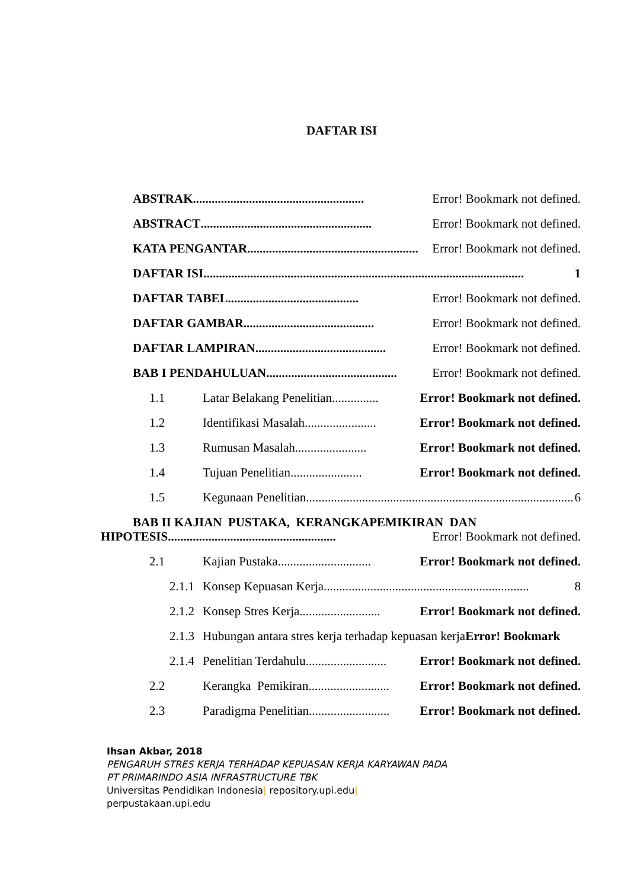DAFTAR ISI
ABSTRAK....................................................... Error! Bookmark not defined.
ABSTRACT....................................................... Error! Bookmark not defined.
KATA PENGANTAR....................................................... Error! Bookmark not defined.
DAFTAR ISI ....................................................................................................... 1
DAFTAR TABEL .......................................... Error! Bookmark not defined.
DAFTAR GAMBAR.......................................... Error! Bookmark not defined.
DAFTAR LAMPIRAN.......................................... Error! Bookmark not defined.
BAB I PENDAHULUAN.......................................... Error! Bookmark not defined.
1.1 Latar Belakang Penelitian............... Error! Bookmark not defined.
1.2 Identifikasi Masalah....................... Error! Bookmark not defined.
1.3 Rumusan Masalah....................... Error! Bookmark not defined.
1.4 Tujuan Penelitian....................... Error! Bookmark not defined.
1.5 Kegunaan Penelitian ...................................................................................... 6
BAB II KAJIAN PUSTAKA, KERANGKAPEMIKIRAN DAN
HIPOTESIS...................................................... Error! Bookmark not defined.
2.1 Kajian Pustaka .............................. Error! Bookmark not defined.
2.1.1 Konsep Kepuasan Kerja .................................................................. 8
2.1.2 Konsep Stres Kerja .......................... Error! Bookmark not defined.
2.1.3 Hubungan antara stres kerja terhadap kepuasan kerja Error! Bookmark
2.1.4 Penelitian Terdahulu.......................... Error! Bookmark not defined.
2.2 Kerangka Pemikiran .......................... Error! Bookmark not defined.
2.3 Paradigma Penelitian .......................... Error! Bookmark not defined.
Ihsan Akbar, 2018
PENGARUH STRES KERJA TERHADAP KEPUASAN KERJA KARYAWAN PADA
PT PRIMARINDO ASIA INFRASTRUCTURE TBK
Universitas Pendidikan Indonesia| repository.upi.edu|
perpustakaan.upi.edu